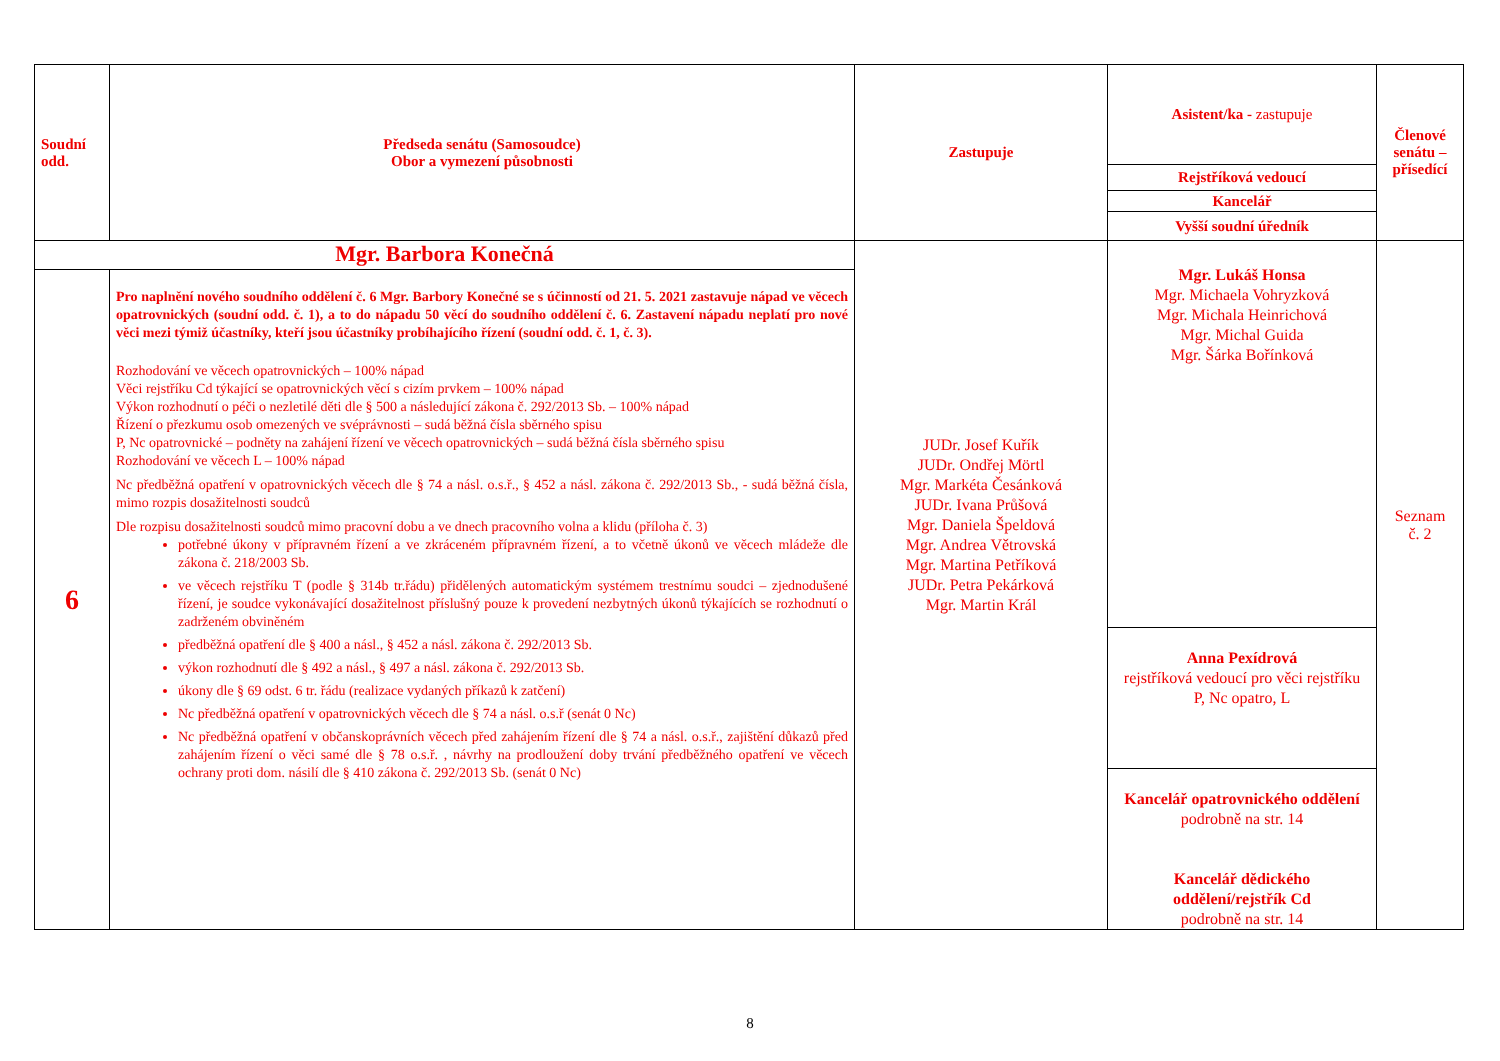| Soudní odd. | Předseda senátu (Samosoudce) Obor a vymezení působnosti | Zastupuje | Asistent/ka - zastupuje | Členové senátu – přísedící |
| --- | --- | --- | --- | --- |
| | | | Rejstříková vedoucí | |
| | | | Kancelář | |
| | | | Vyšší soudní úředník | |
| Mgr. Barbora Konečná | | JUDr. Josef Kuřík JUDr. Ondřej Mörtl Mgr. Markéta Česánková JUDr. Ivana Průšová Mgr. Daniela Špeldová Mgr. Andrea Větrovská Mgr. Martina Petříková JUDr. Petra Pekárková Mgr. Martin Král | Mgr. Lukáš Honsa Mgr. Michaela Vohryzková Mgr. Michala Heinrichová Mgr. Michal Guida Mgr. Šárka Bořínková Anna Pexídrová rejstříková vedoucí pro věci rejstříku P, Nc opatro, L Kancelář opatrovnického oddělení podrobně na str. 14 Kancelář dědického oddělení/rejstřík Cd podrobně na str. 14 | Seznam č. 2 |
| 6 | Pro naplnění nového soudního oddělení č. 6 Mgr. Barbory Konečné se s účinností od 21. 5. 2021 zastavuje nápad ve věcech opatrovnických (soudní odd. č. 1), a to do nápadu 50 věcí do soudního oddělení č. 6. Zastavení nápadu neplatí pro nové věci mezi týmiž účastníky, kteří jsou účastníky probíhajícího řízení (soudní odd. č. 1, č. 3). Rozhodování ve věcech opatrovnických – 100% nápad Věci rejstříku Cd týkající se opatrovnických věcí s cizím prvkem – 100% nápad Výkon rozhodnutí o péči o nezletilé děti dle § 500 a následující zákona č. 292/2013 Sb. – 100% nápad Řízení o přezkumu osob omezených ve svéprávnosti – sudá běžná čísla sběrného spisu P, Nc opatrovnické – podněty na zahájení řízení ve věcech opatrovnických – sudá běžná čísla sběrného spisu Rozhodování ve věcech L – 100% nápad Nc předběžná opatření v opatrovnických věcech dle § 74 a násl. o.s.ř., § 452 a násl. zákona č. 292/2013 Sb., - sudá běžná čísla, mimo rozpis dosažitelnosti soudců Dle rozpisu dosažitelnosti soudců mimo pracovní dobu a ve dnech pracovního volna a klidu (příloha č. 3) potřebné úkony v přípravném řízení a ve zkráceném přípravném řízení, a to včetně úkonů ve věcech mládeže dle zákona č. 218/2003 Sb. ve věcech rejstříku T (podle § 314b tr.řádu) přidělených automatickým systémem trestnímu soudci – zjednodušené řízení, je soudce vykonávající dosažitelnost příslušný pouze k provedení nezbytných úkonů týkajících se rozhodnutí o zadrženém obviněném předběžná opatření dle § 400 a násl., § 452 a násl. zákona č. 292/2013 Sb. výkon rozhodnutí dle § 492 a násl., § 497 a násl. zákona č. 292/2013 Sb. úkony dle § 69 odst. 6 tr. řádu (realizace vydaných příkazů k zatčení) Nc předběžná opatření v opatrovnických věcech dle § 74 a násl. o.s.ř (senát 0 Nc) Nc předběžná opatření v občanskoprávních věcech před zahájením řízení dle § 74 a násl. o.s.ř., zajištění důkazů před zahájením řízení o věci samé dle § 78 o.s.ř. , návrhy na prodloužení doby trvání předběžného opatření ve věcech ochrany proti dom. násilí dle § 410 zákona č. 292/2013 Sb. (senát 0 Nc) | | | |
8